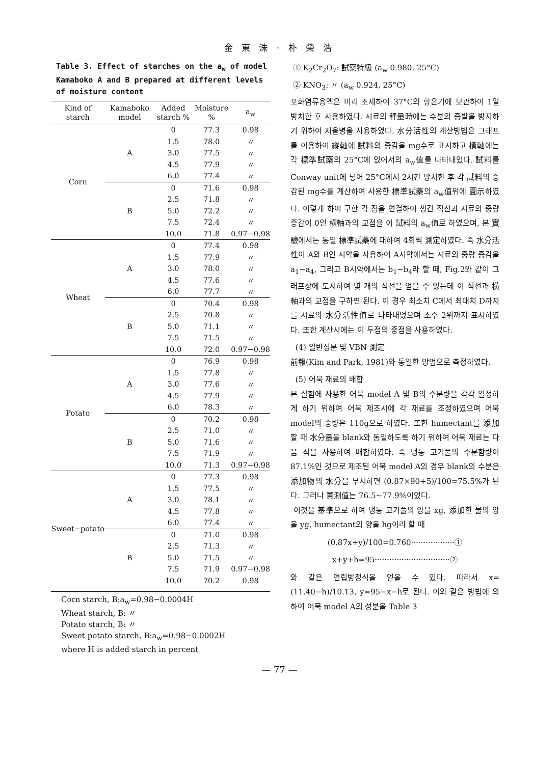金 東 洙 · 朴 榮 浩
Table 3. Effect of starches on the a<sub>w</sub> of model Kamaboko A and B prepared at different levels of moisture content
| Kind of starch | Kamaboko model | Added starch % | Moisture % | a<sub>w</sub> |
| --- | --- | --- | --- | --- |
| Corn | A | 0 | 77.3 | 0.98 |
| | | 1.5 | 78.0 | 〃 |
| | | 3.0 | 77.5 | 〃 |
| | | 4.5 | 77.9 | 〃 |
| | | 6.0 | 77.4 | 〃 |
| | B | 0 | 71.6 | 0.98 |
| | | 2.5 | 71.8 | 〃 |
| | | 5.0 | 72.2 | 〃 |
| | | 7.5 | 72.4 | 〃 |
| | | 10.0 | 71.8 | 0.97−0.98 |
| Wheat | A | 0 | 77.4 | 0.98 |
| | | 1.5 | 77.9 | 〃 |
| | | 3.0 | 78.0 | 〃 |
| | | 4.5 | 77.6 | 〃 |
| | | 6.0 | 77.7 | 〃 |
| | B | 0 | 70.4 | 0.98 |
| | | 2.5 | 70.8 | 〃 |
| | | 5.0 | 71.1 | 〃 |
| | | 7.5 | 71.5 | 〃 |
| | | 10.0 | 72.0 | 0.97−0.98 |
| Potato | A | 0 | 76.9 | 0.98 |
| | | 1.5 | 77.8 | 〃 |
| | | 3.0 | 77.6 | 〃 |
| | | 4.5 | 77.9 | 〃 |
| | | 6.0 | 78.3 | 〃 |
| | B | 0 | 70.2 | 0.98 |
| | | 2.5 | 71.0 | 〃 |
| | | 5.0 | 71.6 | 〃 |
| | | 7.5 | 71.9 | 〃 |
| | | 10.0 | 71.3 | 0.97−0.98 |
| Sweet−potato | A | 0 | 77.3 | 0.98 |
| | | 1.5 | 77.5 | 〃 |
| | | 3.0 | 78.1 | 〃 |
| | | 4.5 | 77.8 | 〃 |
| | | 6.0 | 77.4 | 〃 |
| | B | 0 | 71.0 | 0.98 |
| | | 2.5 | 71.3 | 〃 |
| | | 5.0 | 71.5 | 〃 |
| | | 7.5 | 71.9 | 0.97−0.98 |
| | | 10.0 | 70.2 | 0.98 |
Corn starch, B:a<sub>w</sub>=0.98−0.0004H
Wheat starch, B: 〃
Potato starch, B: 〃
Sweet potato starch, B:a<sub>w</sub>=0.98−0.0002H
where H is added starch in percent
① K<sub>2</sub>Cr<sub>2</sub>O<sub>7</sub>: 試藥特級 (a<sub>w</sub> 0.980, 25°C)
② KNO<sub>3</sub>: 〃 (a<sub>w</sub> 0.924, 25°C)
포화염류용액은 미리 조제하여 37°C의 항온기에 보관하여 1일 방치한 후 사용하였다. 시료의 秤量時에는 수분의 증발을 방지하기 위하여 저울병을 사용하였다. 水分活性의 계산방법은 그래프를 이용하여 縱軸에 試料의 증감을 mg수로 표시하고 橫軸에는 각 標準試藥의 25°C에 있어서의 a<sub>w</sub>值를 나타내었다. 試料를 Conway unit에 넣어 25°C에서 2시간 방치한 후 각 試料의 증감된 mg수를 계산하여 사용한 標準試藥의 a<sub>w</sub>值위에 圖示하였다. 이렇게 하여 구한 각 점을 연결하여 생긴 직선과 시료의 중량증감이 0인 橫軸과의 교점을 이 試料의 a<sub>w</sub>值로 하였으며, 본 實驗에서는 동일 標準試藥에 대하여 4회씩 測定하였다. 즉 水分活性이 A와 B인 시약을 사용하여 A시약에서는 시료의 중량 증감을 a<sub>1</sub>∼a<sub>4</sub>, 그리고 B시약에서는 b<sub>1</sub>∼b<sub>4</sub>라 할 때, Fig.2와 같이 그래프상에 도시하여 몇 개의 직선을 얻을 수 있는데 이 직선과 橫軸과의 교점을 구하면 된다. 이 경우 최소치 C에서 최대치 D까지를 시료의 水分活性值로 나타내었으며 소수 2위까지 표시하였다. 또한 계산시에는 이 두점의 중점을 사용하였다.
(4) 일반성분 및 VBN 測定
前報(Kim and Park, 1981)와 동일한 방법으로 측정하였다.
(5) 어묵 재료의 배합
본 실험에 사용한 어묵 model A 및 B의 수분량을 각각 일정하게 하기 위하여 어묵 제조시에 각 재료를 조정하였으며 어묵 model의 중량은 110g으로 하였다. 또한 humectant를 添加할 때 水分量을 blank와 동일하도록 하기 위하여 어묵 재료는 다음 식을 사용하여 배합하였다. 즉 냉동 고기풀의 수분함량이 87.1%인 것으로 제조된 어묵 model A의 경우 blank의 수분은 添加物의 水分을 무시하면 (0.87×90+5)/100=75.5%가 된다. 그러나 實測值는 76.5∼77.9%이었다.
이것을 基準으로 하여 냉동 고기풀의 양을 xg, 添加한 물의 양을 yg, humectant의 양을 hg이라 할 때
(0.87x+y)/100=0.760··················①
x+y+h=95·······························②
와 같은 연립방정식을 얻을 수 있다. 따라서 x=(11.40−h)/10.13, y=95−x−h로 된다. 이와 같은 방법에 의하여 어묵 model A의 성분을 Table 3
— 77 —